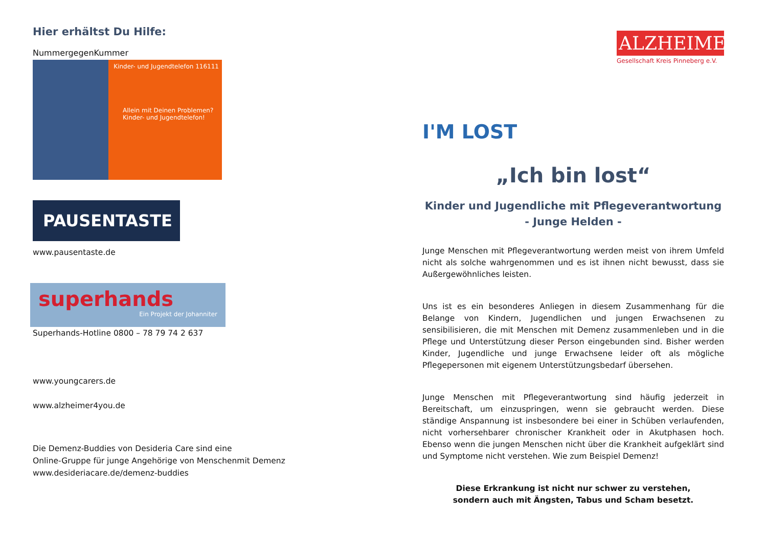Hier erhältst Du Hilfe:
NummergegenKummer
Kinder- und Jugendtelefon 116111
Allein mit Deinen Problemen? Kinder- und Jugendtelefon!
PAUSENTASTE
www.pausentaste.de
superhands
Ein Projekt der Johanniter
Superhands-Hotline 0800 – 78 79 74 2 637
www.youngcarers.de
www.alzheimer4you.de
Die Demenz-Buddies von Desideria Care sind eine
Online-Gruppe für junge Angehörige von Menschenmit Demenz
www.desideriacare.de/demenz-buddies
I'M LOST
ALZHEIMER
Gesellschaft Kreis Pinneberg e.V.
„Ich bin lost“
Kinder und Jugendliche mit Pflegeverantwortung
- Junge Helden -
Junge Menschen mit Pflegeverantwortung werden meist von ihrem Umfeld nicht als solche wahrgenommen und es ist ihnen nicht bewusst, dass sie Außergewöhnliches leisten.
Uns ist es ein besonderes Anliegen in diesem Zusammenhang für die Belange von Kindern, Jugendlichen und jungen Erwachsenen zu sensibilisieren, die mit Menschen mit Demenz zusammenleben und in die Pflege und Unterstützung dieser Person eingebunden sind. Bisher werden Kinder, Jugendliche und junge Erwachsene leider oft als mögliche Pflegepersonen mit eigenem Unterstützungsbedarf übersehen.
Junge Menschen mit Pflegeverantwortung sind häufig jederzeit in Bereitschaft, um einzuspringen, wenn sie gebraucht werden. Diese ständige Anspannung ist insbesondere bei einer in Schüben verlaufenden, nicht vorhersehbarer chronischer Krankheit oder in Akutphasen hoch. Ebenso wenn die jungen Menschen nicht über die Krankheit aufgeklärt sind und Symptome nicht verstehen. Wie zum Beispiel Demenz!
Diese Erkrankung ist nicht nur schwer zu verstehen,
sondern auch mit Ängsten, Tabus und Scham besetzt.